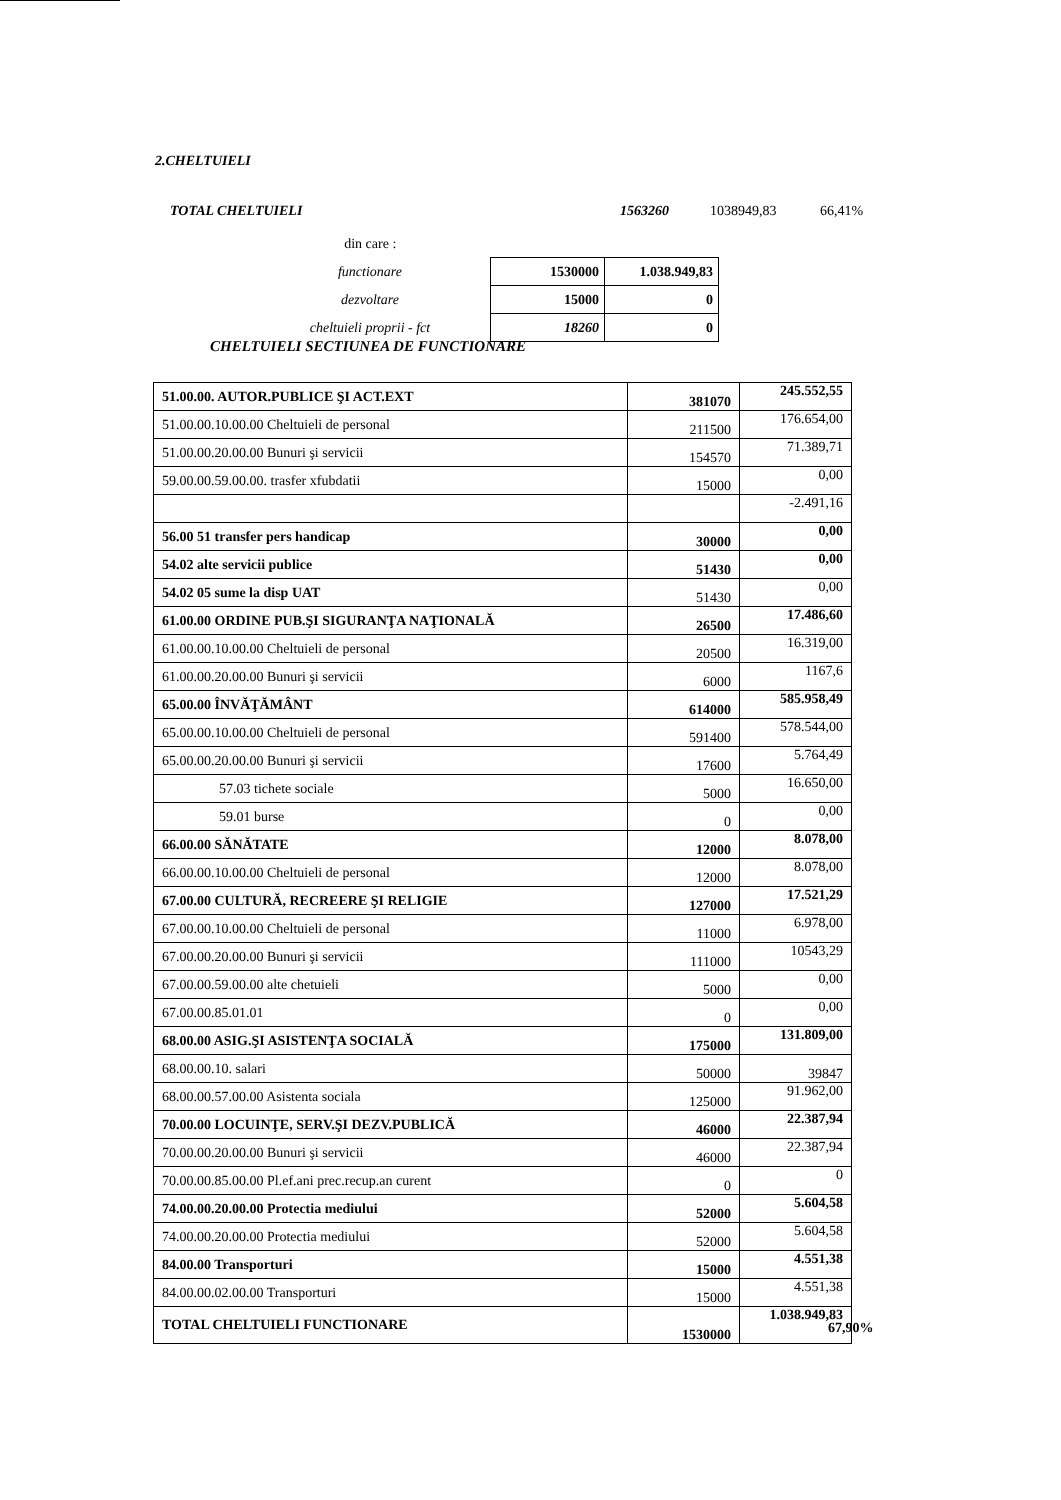2.CHELTUIELI
TOTAL CHELTUIELI 1563260 1038949,83 66,41%
| din care : | | |
| functionare | 1530000 | 1.038.949,83 |
| dezvoltare | 15000 | 0 |
| cheltuieli proprii - fct | 18260 | 0 |
CHELTUIELI SECTIUNEA DE FUNCTIONARE
| 51.00.00. AUTOR.PUBLICE ŞI ACT.EXT | 381070 | 245.552,55 |
| 51.00.00.10.00.00 Cheltuieli de personal | 211500 | 176.654,00 |
| 51.00.00.20.00.00 Bunuri şi servicii | 154570 | 71.389,71 |
| 59.00.00.59.00.00. trasfer xfubdatii | 15000 | 0,00 |
| | | -2.491,16 |
| 56.00 51 transfer pers handicap | 30000 | 0,00 |
| 54.02 alte servicii publice | 51430 | 0,00 |
| 54.02 05 sume la disp UAT | 51430 | 0,00 |
| 61.00.00 ORDINE PUB.ŞI SIGURANŢA NAŢIONALĂ | 26500 | 17.486,60 |
| 61.00.00.10.00.00 Cheltuieli de personal | 20500 | 16.319,00 |
| 61.00.00.20.00.00 Bunuri şi servicii | 6000 | 1167,6 |
| 65.00.00 ÎNVĂŢĂMÂNT | 614000 | 585.958,49 |
| 65.00.00.10.00.00 Cheltuieli de personal | 591400 | 578.544,00 |
| 65.00.00.20.00.00 Bunuri şi servicii | 17600 | 5.764,49 |
| 57.03 tichete sociale | 5000 | 16.650,00 |
| 59.01 burse | 0 | 0,00 |
| 66.00.00 SĂNĂTATE | 12000 | 8.078,00 |
| 66.00.00.10.00.00 Cheltuieli de personal | 12000 | 8.078,00 |
| 67.00.00 CULTURĂ, RECREERE ŞI RELIGIE | 127000 | 17.521,29 |
| 67.00.00.10.00.00 Cheltuieli de personal | 11000 | 6.978,00 |
| 67.00.00.20.00.00 Bunuri şi servicii | 111000 | 10543,29 |
| 67.00.00.59.00.00 alte chetuieli | 5000 | 0,00 |
| 67.00.00.85.01.01 | 0 | 0,00 |
| 68.00.00 ASIG.ŞI ASISTENŢA SOCIALĂ | 175000 | 131.809,00 |
| 68.00.00.10. salari | 50000 | 39847 |
| 68.00.00.57.00.00 Asistenta sociala | 125000 | 91.962,00 |
| 70.00.00 LOCUINŢE, SERV.ŞI DEZV.PUBLICĂ | 46000 | 22.387,94 |
| 70.00.00.20.00.00 Bunuri şi servicii | 46000 | 22.387,94 |
| 70.00.00.85.00.00 Pl.ef.ani prec.recup.an curent | 0 | 0 |
| 74.00.00.20.00.00 Protectia mediului | 52000 | 5.604,58 |
| 74.00.00.20.00.00 Protectia mediului | 52000 | 5.604,58 |
| 84.00.00 Transporturi | 15000 | 4.551,38 |
| 84.00.00.02.00.00 Transporturi | 15000 | 4.551,38 |
| TOTAL CHELTUIELI FUNCTIONARE | 1530000 | 1.038.949,83 |
67,90%